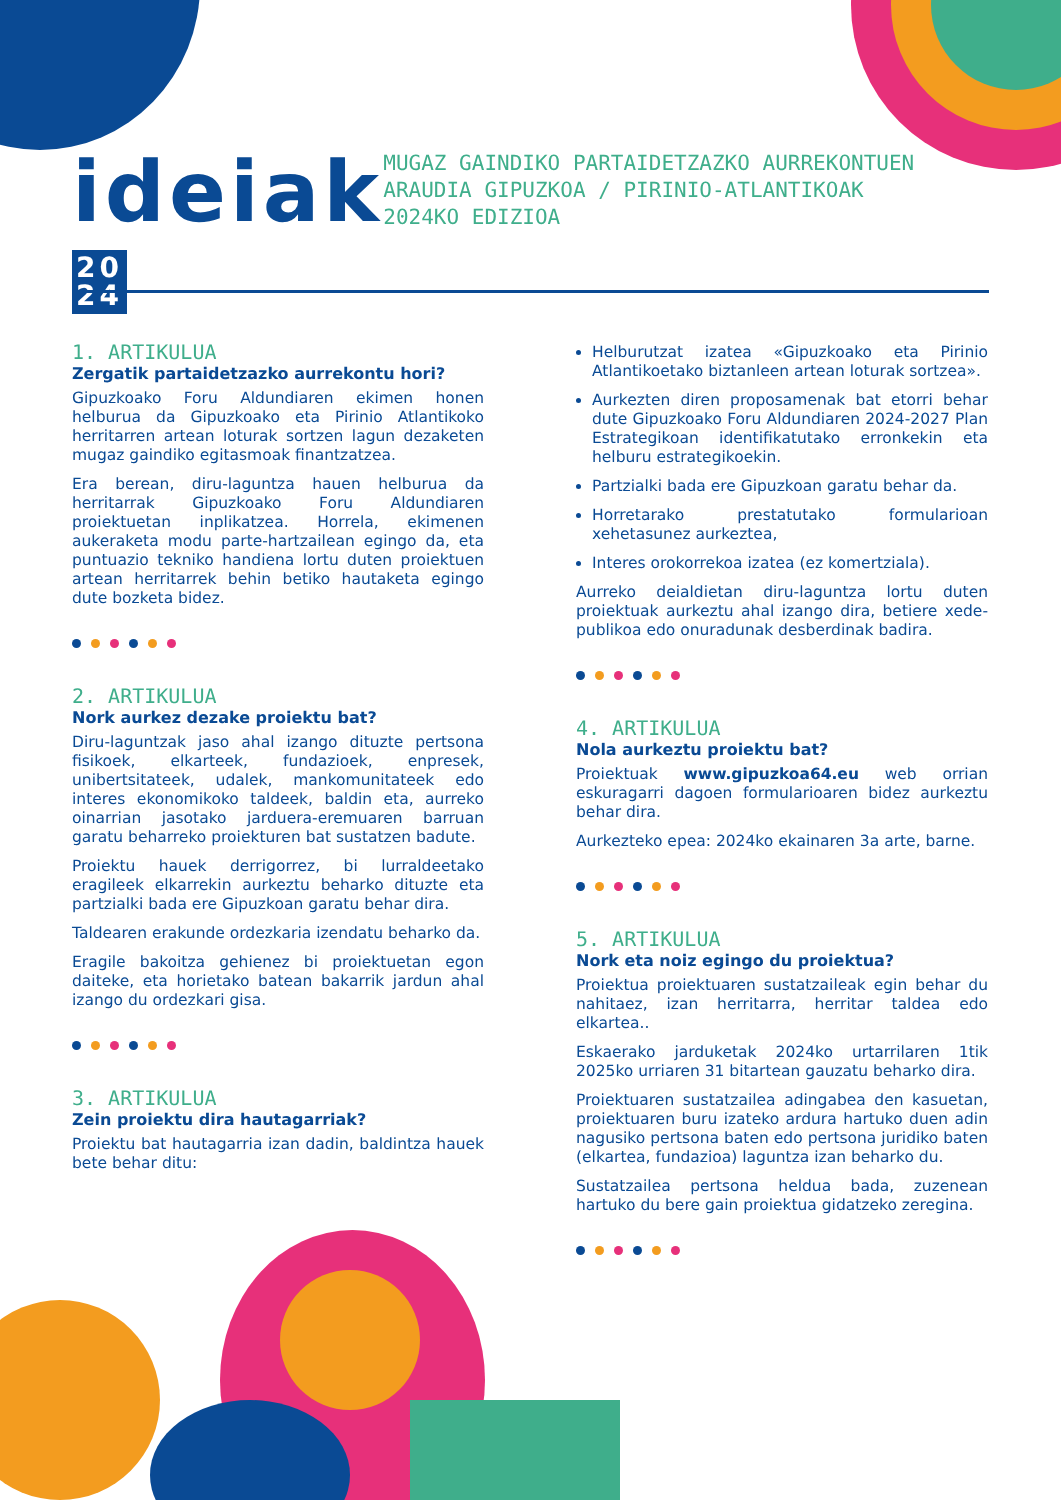ideiak 20
24
MUGAZ GAINDIKO PARTAIDETZAZKO AURREKONTUEN ARAUDIA GIPUZKOA / PIRINIO-ATLANTIKOAK
2024KO EDIZIOA
1. ARTIKULUA
Zergatik partaidetzazko aurrekontu hori?
Gipuzkoako Foru Aldundiaren ekimen honen helburua da Gipuzkoako eta Pirinio Atlantikoko herritarren artean loturak sortzen lagun dezaketen mugaz gaindiko egitasmoak finantzatzea.
Era berean, diru-laguntza hauen helburua da herritarrak Gipuzkoako Foru Aldundiaren proiektuetan inplikatzea. Horrela, ekimenen aukeraketa modu parte-hartzailean egingo da, eta puntuazio tekniko handiena lortu duten proiektuen artean herritarrek behin betiko hautaketa egingo dute bozketa bidez.
2. ARTIKULUA
Nork aurkez dezake proiektu bat?
Diru-laguntzak jaso ahal izango dituzte pertsona fisikoek, elkarteek, fundazioek, enpresek, unibertsitateek, udalek, mankomunitateek edo interes ekonomikoko taldeek, baldin eta, aurreko oinarrian jasotako jarduera-eremuaren barruan garatu beharreko proiekturen bat sustatzen badute.
Proiektu hauek derrigorrez, bi lurraldeetako eragileek elkarrekin aurkeztu beharko dituzte eta partzialki bada ere Gipuzkoan garatu behar dira.
Taldearen erakunde ordezkaria izendatu beharko da.
Eragile bakoitza gehienez bi proiektuetan egon daiteke, eta horietako batean bakarrik jardun ahal izango du ordezkari gisa.
3. ARTIKULUA
Zein proiektu dira hautagarriak?
Proiektu bat hautagarria izan dadin, baldintza hauek bete behar ditu:
Helburutzat izatea «Gipuzkoako eta Pirinio Atlantikoetako biztanleen artean loturak sortzea».
Aurkezten diren proposamenak bat etorri behar dute Gipuzkoako Foru Aldundiaren 2024-2027 Plan Estrategikoan identifikatutako erronkekin eta helburu estrategikoekin.
Partzialki bada ere Gipuzkoan garatu behar da.
Horretarako prestatutako formularioan xehetasunez aurkeztea,
Interes orokorrekoa izatea (ez komertziala).
Aurreko deialdietan diru-laguntza lortu duten proiektuak aurkeztu ahal izango dira, betiere xede-publikoa edo onuradunak desberdinak badira.
4. ARTIKULUA
Nola aurkeztu proiektu bat?
Proiektuak www.gipuzkoa64.eu web orrian eskuragarri dagoen formularioaren bidez aurkeztu behar dira.
Aurkezteko epea: 2024ko ekainaren 3a arte, barne.
5. ARTIKULUA
Nork eta noiz egingo du proiektua?
Proiektua proiektuaren sustatzaileak egin behar du nahitaez, izan herritarra, herritar taldea edo elkartea..
Eskaerako jarduketak 2024ko urtarrilaren 1tik 2025ko urriaren 31 bitartean gauzatu beharko dira.
Proiektuaren sustatzailea adingabea den kasuetan, proiektuaren buru izateko ardura hartuko duen adin nagusiko pertsona baten edo pertsona juridiko baten (elkartea, fundazioa) laguntza izan beharko du.
Sustatzailea pertsona heldua bada, zuzenean hartuko du bere gain proiektua gidatzeko zeregina.